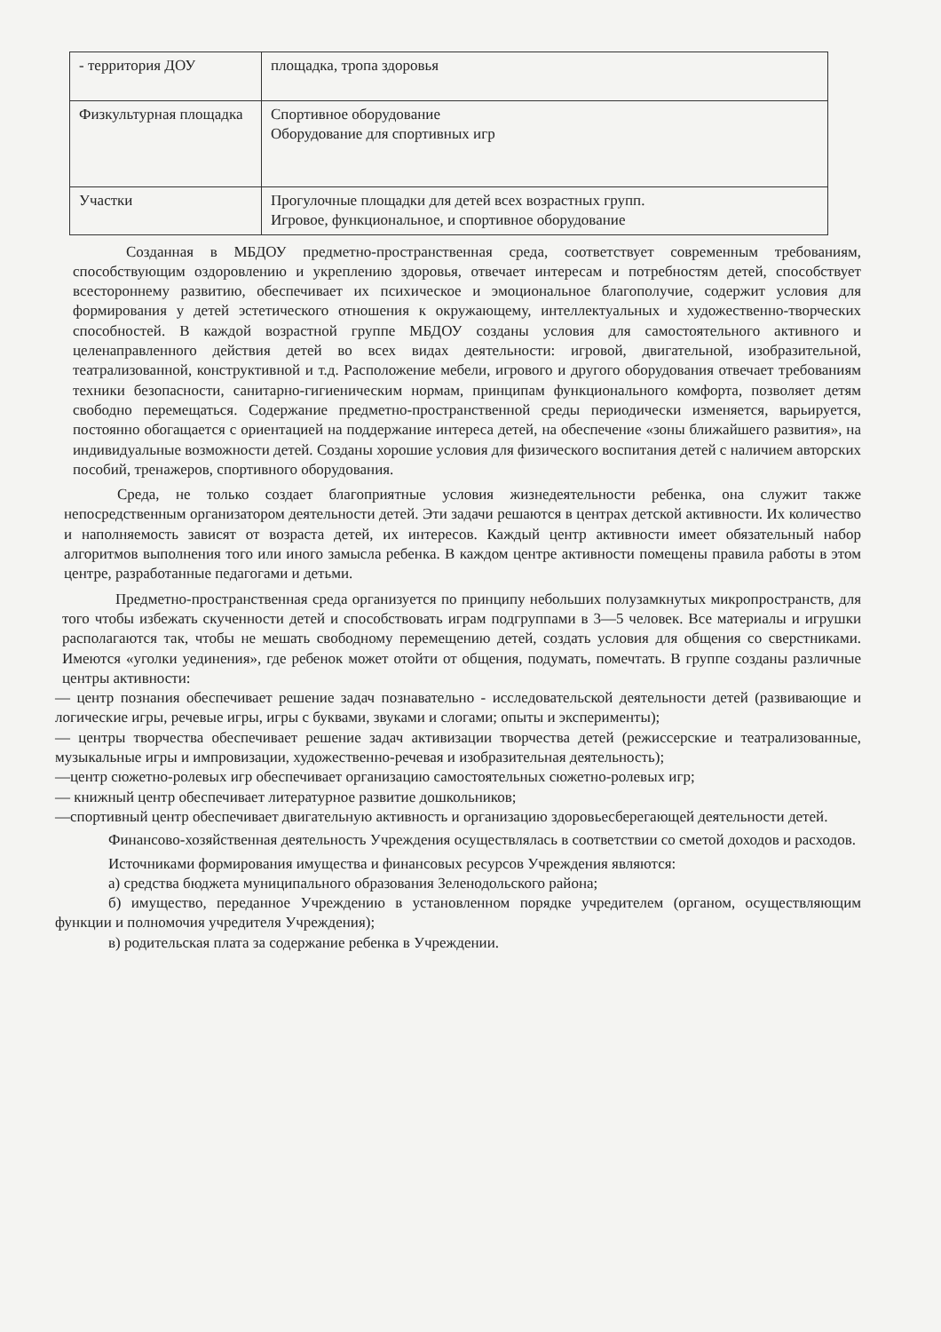| - территория ДОУ | площадка, тропа здоровья |
| Физкультурная площадка | Спортивное оборудование Оборудование для спортивных игр |
| Участки | Прогулочные площадки для детей всех возрастных групп. Игровое, функциональное, и спортивное оборудование |
Созданная в МБДОУ предметно-пространственная среда, соответствует современным требованиям, способствующим оздоровлению и укреплению здоровья, отвечает интересам и потребностям детей, способствует всестороннему развитию, обеспечивает их психическое и эмоциональное благополучие, содержит условия для формирования у детей эстетического отношения к окружающему, интеллектуальных и художественно-творческих способностей. В каждой возрастной группе МБДОУ созданы условия для самостоятельного активного и целенаправленного действия детей во всех видах деятельности: игровой, двигательной, изобразительной, театрализованной, конструктивной и т.д. Расположение мебели, игрового и другого оборудования отвечает требованиям техники безопасности, санитарно-гигиеническим нормам, принципам функционального комфорта, позволяет детям свободно перемещаться. Содержание предметно-пространственной среды периодически изменяется, варьируется, постоянно обогащается с ориентацией на поддержание интереса детей, на обеспечение «зоны ближайшего развития», на индивидуальные возможности детей. Созданы хорошие условия для физического воспитания детей с наличием авторских пособий, тренажеров, спортивного оборудования.
Среда, не только создает благоприятные условия жизнедеятельности ребенка, она служит также непосредственным организатором деятельности детей. Эти задачи решаются в центрах детской активности. Их количество и наполняемость зависят от возраста детей, их интересов. Каждый центр активности имеет обязательный набор алгоритмов выполнения того или иного замысла ребенка. В каждом центре активности помещены правила работы в этом центре, разработанные педагогами и детьми.
Предметно-пространственная среда организуется по принципу небольших полузамкнутых микропространств, для того чтобы избежать скученности детей и способствовать играм подгруппами в 3—5 человек. Все материалы и игрушки располагаются так, чтобы не мешать свободному перемещению детей, создать условия для общения со сверстниками. Имеются «уголки уединения», где ребенок может отойти от общения, подумать, помечтать. В группе созданы различные центры активности:
— центр познания обеспечивает решение задач познавательно - исследовательской деятельности детей (развивающие и логические игры, речевые игры, игры с буквами, звуками и слогами; опыты и эксперименты);
— центры творчества обеспечивает решение задач активизации творчества детей (режиссерские и театрализованные, музыкальные игры и импровизации, художественно-речевая и изобразительная деятельность);
—центр сюжетно-ролевых игр обеспечивает организацию самостоятельных сюжетно-ролевых игр;
— книжный центр обеспечивает литературное развитие дошкольников;
—спортивный центр обеспечивает двигательную активность и организацию здоровьесберегающей деятельности детей.
Финансово-хозяйственная деятельность Учреждения осуществлялась в соответствии со сметой доходов и расходов.
Источниками формирования имущества и финансовых ресурсов Учреждения являются:
а) средства бюджета муниципального образования Зеленодольского района;
б) имущество, переданное Учреждению в установленном порядке учредителем (органом, осуществляющим функции и полномочия учредителя Учреждения);
в) родительская плата за содержание ребенка в Учреждении.